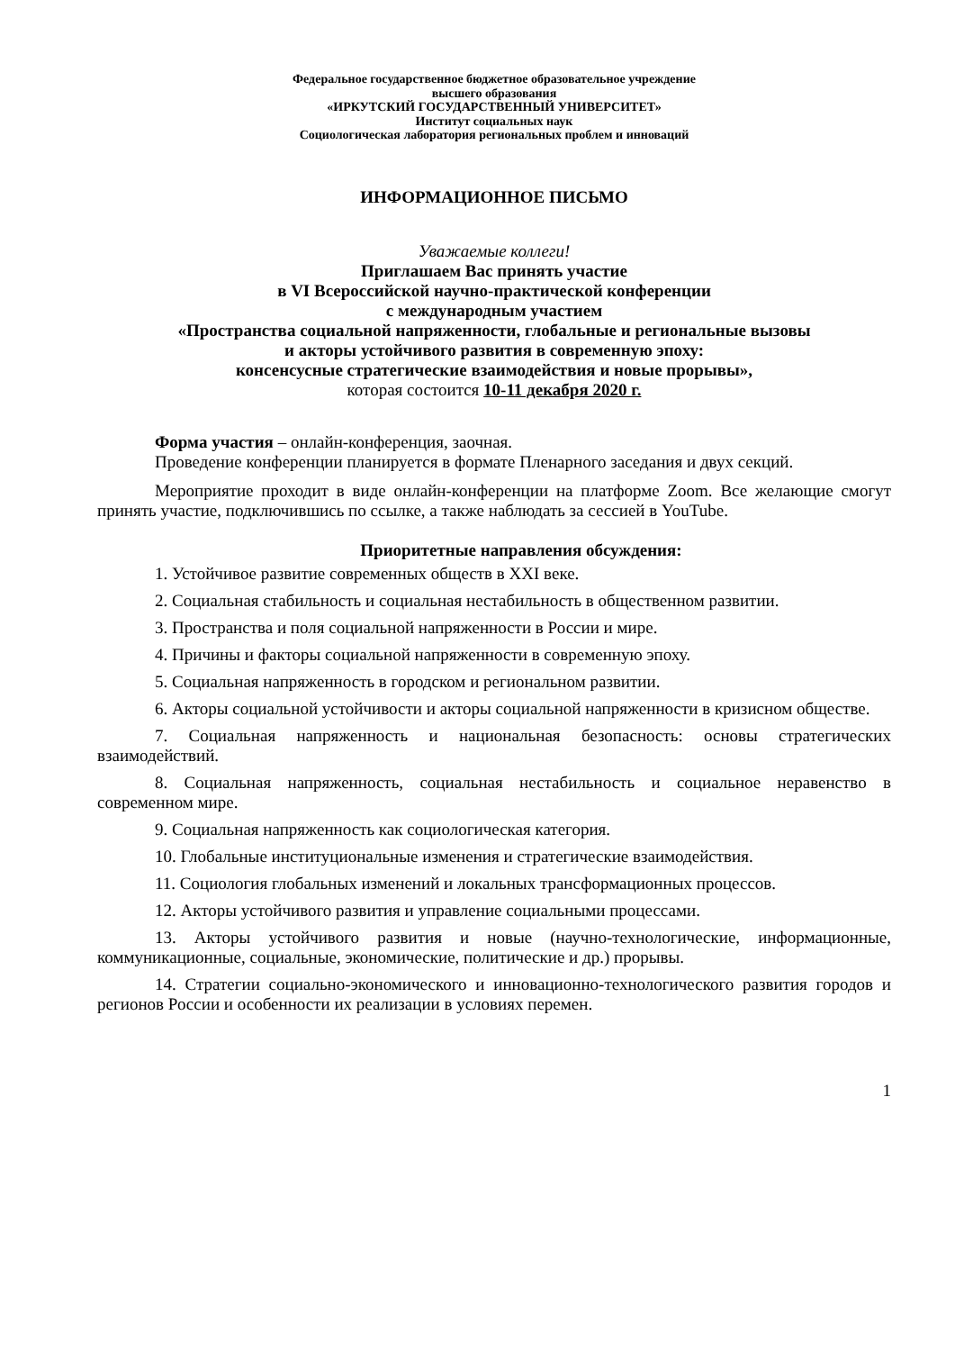Федеральное государственное бюджетное образовательное учреждение
высшего образования
«ИРКУТСКИЙ ГОСУДАРСТВЕННЫЙ УНИВЕРСИТЕТ»
Институт социальных наук
Социологическая лаборатория региональных проблем и инноваций
ИНФОРМАЦИОННОЕ ПИСЬМО
Уважаемые коллеги!
Приглашаем Вас принять участие
в VI Всероссийской научно-практической конференции
с международным участием
«Пространства социальной напряженности, глобальные и региональные вызовы
и акторы устойчивого развития в современную эпоху:
консенсусные стратегические взаимодействия и новые прорывы»,
которая состоится 10-11 декабря 2020 г.
Форма участия – онлайн-конференция, заочная.
Проведение конференции планируется в формате Пленарного заседания и двух секций.
Мероприятие проходит в виде онлайн-конференции на платформе Zoom. Все желающие смогут принять участие, подключившись по ссылке, а также наблюдать за сессией в YouTube.
Приоритетные направления обсуждения:
1. Устойчивое развитие современных обществ в XXI веке.
2. Социальная стабильность и социальная нестабильность в общественном развитии.
3. Пространства и поля социальной напряженности в России и мире.
4. Причины и факторы социальной напряженности в современную эпоху.
5. Социальная напряженность в городском и региональном развитии.
6. Акторы социальной устойчивости и акторы социальной напряженности в кризисном обществе.
7. Социальная напряженность и национальная безопасность: основы стратегических взаимодействий.
8. Социальная напряженность, социальная нестабильность и социальное неравенство в современном мире.
9. Социальная напряженность как социологическая категория.
10. Глобальные институциональные изменения и стратегические взаимодействия.
11. Социология глобальных изменений и локальных трансформационных процессов.
12. Акторы устойчивого развития и управление социальными процессами.
13. Акторы устойчивого развития и новые (научно-технологические, информационные, коммуникационные, социальные, экономические, политические и др.) прорывы.
14. Стратегии социально-экономического и инновационно-технологического развития городов и регионов России и особенности их реализации в условиях перемен.
1